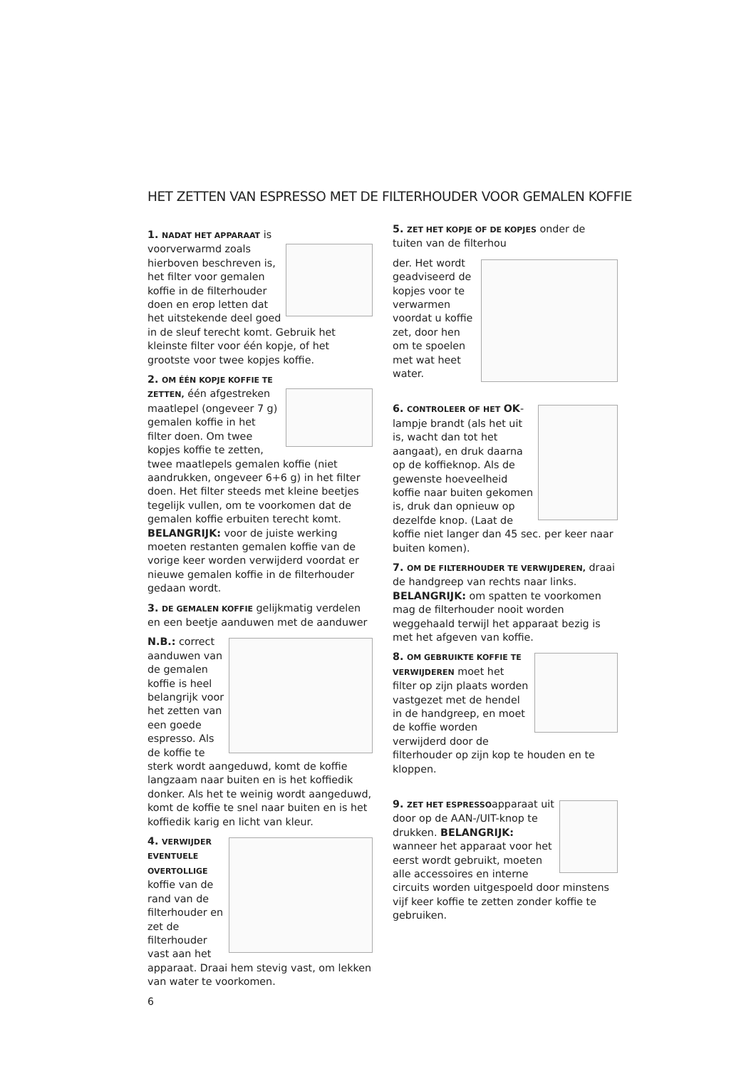HET ZETTEN VAN ESPRESSO MET DE FILTERHOUDER VOOR GEMALEN KOFFIE
1. NADAT HET APPARAAT is voorverwarmd zoals hierboven beschreven is, het filter voor gemalen koffie in de filterhouder doen en erop letten dat het uitstekende deel goed in de sleuf terecht komt. Gebruik het kleinste filter voor één kopje, of het grootste voor twee kopjes koffie.
2. OM ÉÉN KOPJE KOFFIE TE ZETTEN, één afgestreken maatlepel (ongeveer 7 g) gemalen koffie in het filter doen. Om twee kopjes koffie te zetten, twee maatlepels gemalen koffie (niet aandrukken, ongeveer 6+6 g) in het filter doen. Het filter steeds met kleine beetjes tegelijk vullen, om te voorkomen dat de gemalen koffie erbuiten terecht komt. BELANGRIJK: voor de juiste werking moeten restanten gemalen koffie van de vorige keer worden verwijderd voordat er nieuwe gemalen koffie in de filterhouder gedaan wordt.
3. DE GEMALEN KOFFIE gelijkmatig verdelen en een beetje aanduwen met de aanduwer
N.B.: correct aanduwen van de gemalen koffie is heel belangrijk voor het zetten van een goede espresso. Als de koffie te sterk wordt aangeduwd, komt de koffie langzaam naar buiten en is het koffiedik donker. Als het te weinig wordt aangeduwd, komt de koffie te snel naar buiten en is het koffiedik karig en licht van kleur.
4. VERWIJDER EVENTUELE OVERTOLLIGE koffie van de rand van de filterhouder en zet de filterhouder vast aan het apparaat. Draai hem stevig vast, om lekken van water te voorkomen.
6
5. ZET HET KOPJE OF DE KOPJES onder de tuiten van de filterhou
der. Het wordt geadviseerd de kopjes voor te verwarmen voordat u koffie zet, door hen om te spoelen met wat heet water.
6. CONTROLEER OF HET OK-lampje brandt (als het uit is, wacht dan tot het aangaat), en druk daarna op de koffieknop. Als de gewenste hoeveelheid koffie naar buiten gekomen is, druk dan opnieuw op dezelfde knop. (Laat de koffie niet langer dan 45 sec. per keer naar buiten komen).
7. OM DE FILTERHOUDER TE VERWIJDEREN, draai de handgreep van rechts naar links. BELANGRIJK: om spatten te voorkomen mag de filterhouder nooit worden weggehaald terwijl het apparaat bezig is met het afgeven van koffie.
8. OM GEBRUIKTE KOFFIE TE VERWIJDEREN moet het filter op zijn plaats worden vastgezet met de hendel in de handgreep, en moet de koffie worden verwijderd door de filterhouder op zijn kop te houden en te kloppen.
9. ZET HET ESPRESSOapparaat uit door op de AAN-/UIT-knop te drukken. BELANGRIJK: wanneer het apparaat voor het eerst wordt gebruikt, moeten alle accessoires en interne circuits worden uitgespoeld door minstens vijf keer koffie te zetten zonder koffie te gebruiken.